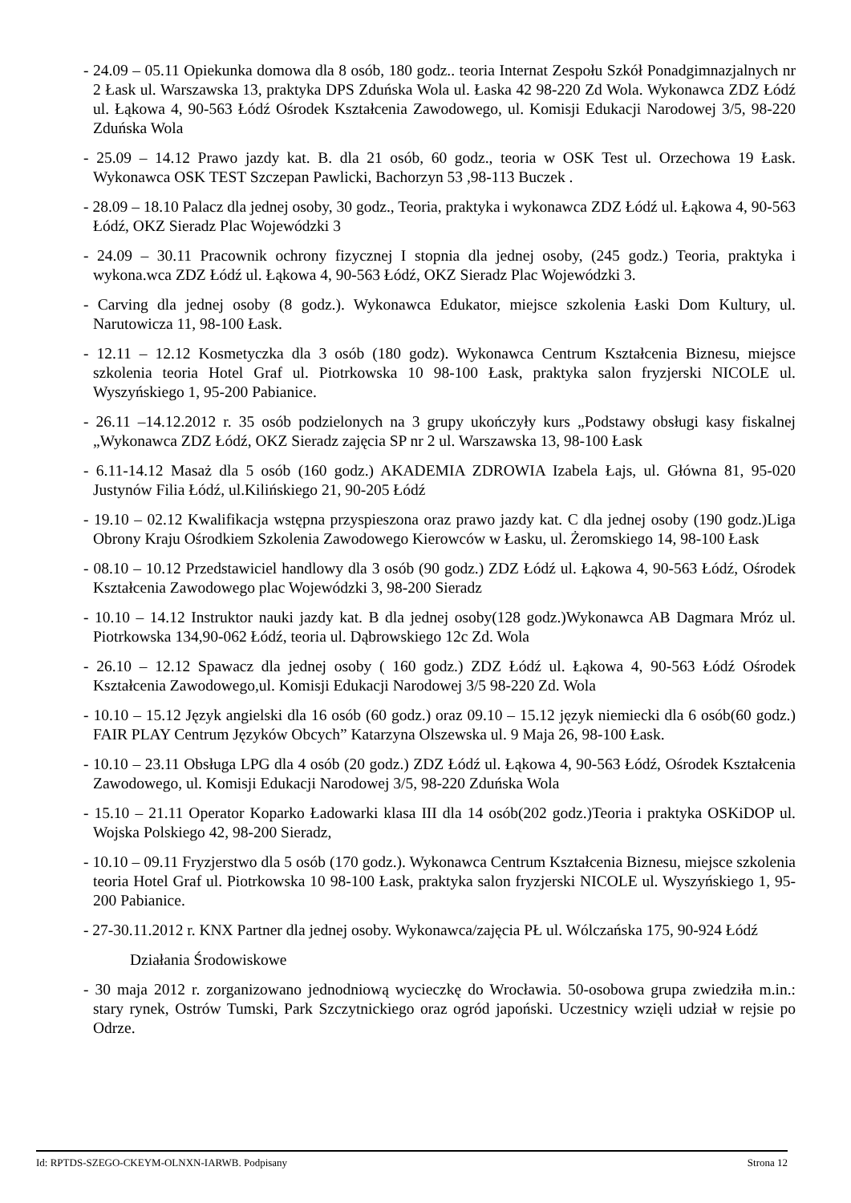- 24.09 – 05.11 Opiekunka domowa dla 8 osób, 180 godz.. teoria Internat Zespołu Szkół Ponadgimnazjalnych nr 2 Łask ul. Warszawska 13, praktyka DPS Zduńska Wola ul. Łaska 42 98-220 Zd Wola. Wykonawca ZDZ Łódź ul. Łąkowa 4, 90-563 Łódź Ośrodek Kształcenia Zawodowego, ul. Komisji Edukacji Narodowej 3/5, 98-220 Zduńska Wola
- 25.09 – 14.12 Prawo jazdy kat. B. dla 21 osób, 60 godz., teoria w OSK Test ul. Orzechowa 19 Łask. Wykonawca OSK TEST Szczepan Pawlicki, Bachorzyn 53 ,98-113 Buczek .
- 28.09 – 18.10 Palacz dla jednej osoby, 30 godz., Teoria, praktyka i wykonawca ZDZ Łódź ul. Łąkowa 4, 90-563 Łódź, OKZ Sieradz Plac Wojewódzki 3
- 24.09 – 30.11 Pracownik ochrony fizycznej I stopnia dla jednej osoby, (245 godz.) Teoria, praktyka i wykona.wca ZDZ Łódź ul. Łąkowa 4, 90-563 Łódź, OKZ Sieradz Plac Wojewódzki 3.
- Carving dla jednej osoby (8 godz.). Wykonawca Edukator, miejsce szkolenia Łaski Dom Kultury, ul. Narutowicza 11, 98-100 Łask.
- 12.11 – 12.12 Kosmetyczka dla 3 osób (180 godz). Wykonawca Centrum Kształcenia Biznesu, miejsce szkolenia teoria Hotel Graf ul. Piotrkowska 10 98-100 Łask, praktyka salon fryzjerski NICOLE ul. Wyszyńskiego 1, 95-200 Pabianice.
- 26.11 –14.12.2012 r. 35 osób podzielonych na 3 grupy ukończyły kurs „Podstawy obsługi kasy fiskalnej „Wykonawca ZDZ Łódź, OKZ Sieradz zajęcia SP nr 2 ul. Warszawska 13, 98-100 Łask
- 6.11-14.12 Masaż dla 5 osób (160 godz.) AKADEMIA ZDROWIA Izabela Łajs, ul. Główna 81, 95-020 Justynów Filia Łódź, ul.Kilińskiego 21, 90-205 Łódź
- 19.10 – 02.12 Kwalifikacja wstępna przyspieszona oraz prawo jazdy kat. C dla jednej osoby (190 godz.)Liga Obrony Kraju Ośrodkiem Szkolenia Zawodowego Kierowców w Łasku, ul. Żeromskiego 14, 98-100 Łask
- 08.10 – 10.12 Przedstawiciel handlowy dla 3 osób (90 godz.) ZDZ Łódź ul. Łąkowa 4, 90-563 Łódź, Ośrodek Kształcenia Zawodowego plac Wojewódzki 3, 98-200 Sieradz
- 10.10 – 14.12 Instruktor nauki jazdy kat. B dla jednej osoby(128 godz.)Wykonawca AB Dagmara Mróz ul. Piotrkowska 134,90-062 Łódź, teoria ul. Dąbrowskiego 12c Zd. Wola
- 26.10 – 12.12 Spawacz dla jednej osoby ( 160 godz.) ZDZ Łódź ul. Łąkowa 4, 90-563 Łódź Ośrodek Kształcenia Zawodowego,ul. Komisji Edukacji Narodowej 3/5 98-220 Zd. Wola
- 10.10 – 15.12 Język angielski dla 16 osób (60 godz.) oraz 09.10 – 15.12 język niemiecki dla 6 osób(60 godz.) FAIR PLAY Centrum Języków Obcych” Katarzyna Olszewska ul. 9 Maja 26, 98-100 Łask.
- 10.10 – 23.11 Obsługa LPG dla 4 osób (20 godz.) ZDZ Łódź ul. Łąkowa 4, 90-563 Łódź, Ośrodek Kształcenia Zawodowego, ul. Komisji Edukacji Narodowej 3/5, 98-220 Zduńska Wola
- 15.10 – 21.11 Operator Koparko Ładowarki klasa III dla 14 osób(202 godz.)Teoria i praktyka OSKiDOP ul. Wojska Polskiego 42, 98-200 Sieradz,
- 10.10 – 09.11 Fryzjerstwo dla 5 osób (170 godz.). Wykonawca Centrum Kształcenia Biznesu, miejsce szkolenia teoria Hotel Graf ul. Piotrkowska 10 98-100 Łask, praktyka salon fryzjerski NICOLE ul. Wyszyńskiego 1, 95-200 Pabianice.
- 27-30.11.2012 r. KNX Partner dla jednej osoby. Wykonawca/zajęcia PŁ ul. Wólczańska 175, 90-924 Łódź
Działania Środowiskowe
- 30 maja 2012 r. zorganizowano jednodniową wycieczkę do Wrocławia. 50-osobowa grupa zwiedziła m.in.: stary rynek, Ostrów Tumski, Park Szczytnickiego oraz ogród japoński. Uczestnicy wzięli udział w rejsie po Odrze.
Id: RPTDS-SZEGO-CKEYM-OLNXN-IARWB. Podpisany Strona 12